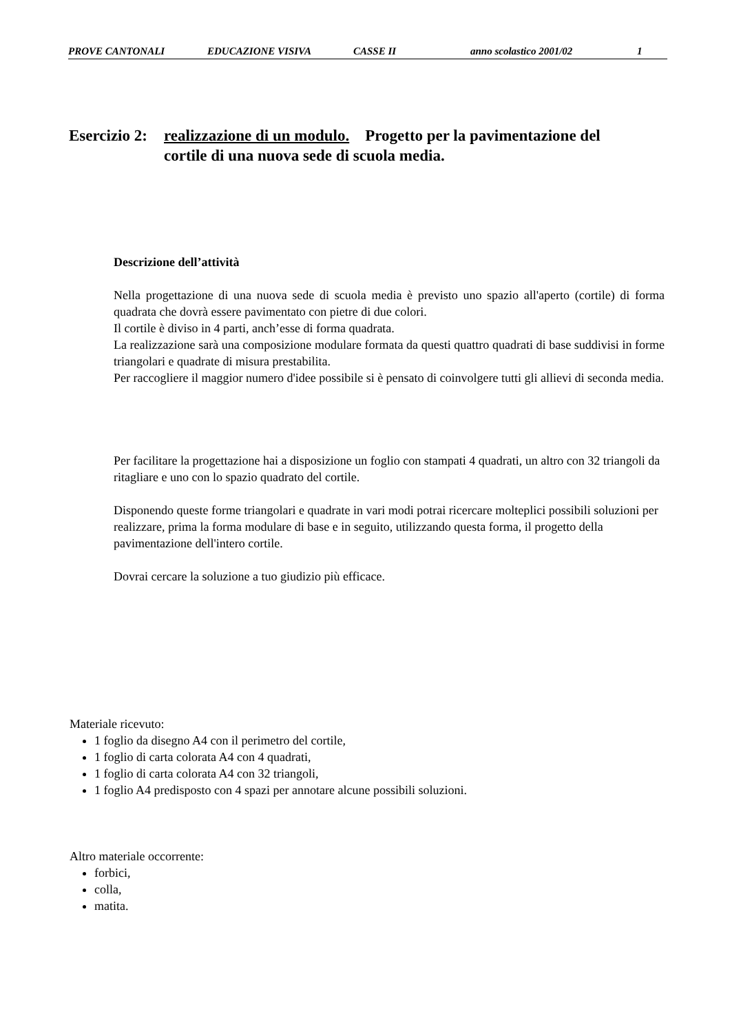PROVE CANTONALI EDUCAZIONE VISIVA CASSE II anno scolastico 2001/02 1
Esercizio 2:
realizzazione di un modulo. Progetto per la pavimentazione del
cortile di una nuova sede di scuola media.
Descrizione dell’attività
Nella progettazione di una nuova sede di scuola media è previsto uno spazio all'aperto (cortile) di forma quadrata che dovrà essere pavimentato con pietre di due colori.
Il cortile è diviso in 4 parti, anch’esse di forma quadrata.
La realizzazione sarà una composizione modulare formata da questi quattro quadrati di base suddivisi in forme triangolari e quadrate di misura prestabilita.
Per raccogliere il maggior numero d'idee possibile si è pensato di coinvolgere tutti gli allievi di seconda media.
Per facilitare la progettazione hai a disposizione un foglio con stampati 4 quadrati, un altro con 32 triangoli da ritagliare e uno con lo spazio quadrato del cortile.
Disponendo queste forme triangolari e quadrate in vari modi potrai ricercare molteplici possibili soluzioni per realizzare, prima la forma modulare di base e in seguito, utilizzando questa forma, il progetto della pavimentazione dell'intero cortile.
Dovrai cercare la soluzione a tuo giudizio più efficace.
Materiale ricevuto:
1 foglio da disegno A4 con il perimetro del cortile,
1 foglio di carta colorata A4 con 4 quadrati,
1 foglio di carta colorata A4 con 32 triangoli,
1 foglio A4 predisposto con 4 spazi per annotare alcune possibili soluzioni.
Altro materiale occorrente:
forbici,
colla,
matita.